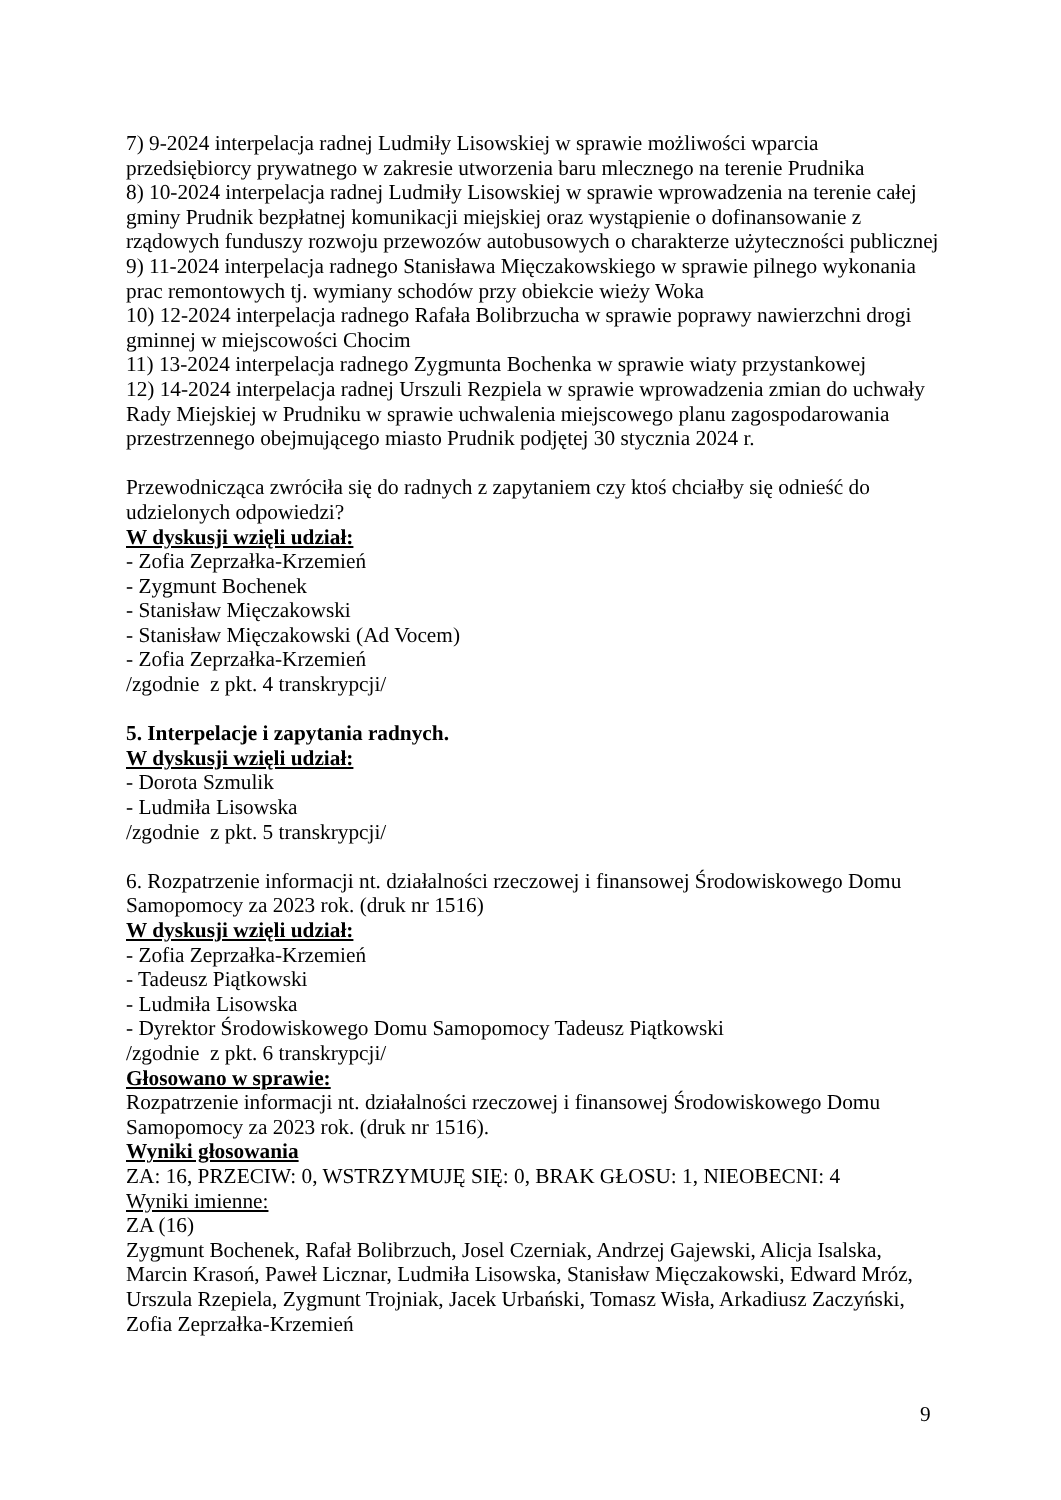7) 9-2024 interpelacja radnej Ludmiły Lisowskiej w sprawie możliwości wparcia przedsiębiorcy prywatnego w zakresie utworzenia baru mlecznego na terenie Prudnika
8) 10-2024 interpelacja radnej Ludmiły Lisowskiej w sprawie wprowadzenia na terenie całej gminy Prudnik bezpłatnej komunikacji miejskiej oraz wystąpienie o dofinansowanie z rządowych funduszy rozwoju przewozów autobusowych o charakterze użyteczności publicznej
9) 11-2024 interpelacja radnego Stanisława Mięczakowskiego w sprawie pilnego wykonania prac remontowych tj. wymiany schodów przy obiekcie wieży Woka
10) 12-2024 interpelacja radnego Rafała Bolibrzucha w sprawie poprawy nawierzchni drogi gminnej w miejscowości Chocim
11) 13-2024 interpelacja radnego Zygmunta Bochenka w sprawie wiaty przystankowej
12) 14-2024 interpelacja radnej Urszuli Rezpiela w sprawie wprowadzenia zmian do uchwały Rady Miejskiej w Prudniku w sprawie uchwalenia miejscowego planu zagospodarowania przestrzennego obejmującego miasto Prudnik podjętej 30 stycznia 2024 r.
Przewodnicząca zwróciła się do radnych z zapytaniem czy ktoś chciałby się odnieść do udzielonych odpowiedzi?
W dyskusji wzięli udział:
- Zofia Zeprzałka-Krzemień
- Zygmunt Bochenek
- Stanisław Mięczakowski
- Stanisław Mięczakowski (Ad Vocem)
- Zofia Zeprzałka-Krzemień
/zgodnie z pkt. 4 transkrypcji/
5. Interpelacje i zapytania radnych.
W dyskusji wzięli udział:
- Dorota Szmulik
- Ludmiła Lisowska
/zgodnie z pkt. 5 transkrypcji/
6. Rozpatrzenie informacji nt. działalności rzeczowej i finansowej Środowiskowego Domu Samopomocy za 2023 rok. (druk nr 1516)
W dyskusji wzięli udział:
- Zofia Zeprzałka-Krzemień
- Tadeusz Piątkowski
- Ludmiła Lisowska
- Dyrektor Środowiskowego Domu Samopomocy Tadeusz Piątkowski
/zgodnie z pkt. 6 transkrypcji/
Głosowano w sprawie:
Rozpatrzenie informacji nt. działalności rzeczowej i finansowej Środowiskowego Domu Samopomocy za 2023 rok. (druk nr 1516).
Wyniki głosowania
ZA: 16, PRZECIW: 0, WSTRZYMUJĘ SIĘ: 0, BRAK GŁOSU: 1, NIEOBECNI: 4
Wyniki imienne:
ZA (16)
Zygmunt Bochenek, Rafał Bolibrzuch, Josel Czerniak, Andrzej Gajewski, Alicja Isalska, Marcin Krasoń, Paweł Licznar, Ludmiła Lisowska, Stanisław Mięczakowski, Edward Mróz, Urszula Rzepiela, Zygmunt Trojniak, Jacek Urbański, Tomasz Wisła, Arkadiusz Zaczyński, Zofia Zeprzałka-Krzemień
9